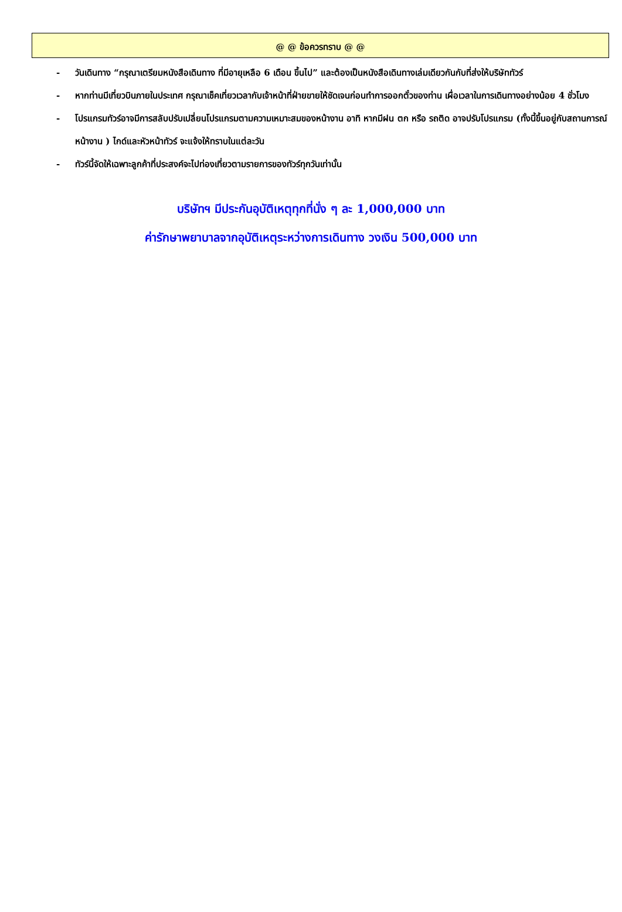@ @ ข้อควรทราบ @ @
- วันเดินทาง “กรุณาเตรียมหนังสือเดินทาง ที่มีอายุเหลือ 6 เดือน ขึ้นไป” และต้องเป็นหนังสือเดินทางเล่มเดียวกันกับที่ส่งให้บริษัททัวร์
- หากท่านมีเที่ยวบินภายในประเทศ กรุณาเช็คเที่ยวเวลากับเจ้าหน้าที่ฝ่ายขายให้ชัดเจนก่อนทำการออกตั๋วของท่าน เผื่อเวลาในการเดินทางอย่างน้อย 4 ชั่วโมง
- โปรแกรมทัวร์อาจมีการสลับปรับเปลี่ยนโปรแกรมตามความเหมาะสมของหน้างาน อาทิ หากมีฝน ตก หรือ รถติด อาจปรับโปรแกรม (ทั้งนี้ขึ้นอยู่กับสถานการณ์หน้างาน ) ไกด์และหัวหน้าทัวร์ จะแจ้งให้ทราบในแต่ละวัน
- ทัวร์นี้จัดให้เฉพาะลูกค้าที่ประสงค์จะไปท่องเที่ยวตามรายการของทัวร์ทุกวันเท่านั้น
บริษัทฯ มีประกันอุบัติเหตุทุกที่นั่ง ๆ ละ 1,000,000 บาท
ค่ารักษาพยาบาลจากอุบัติเหตุระหว่างการเดินทาง วงเงิน 500,000 บาท